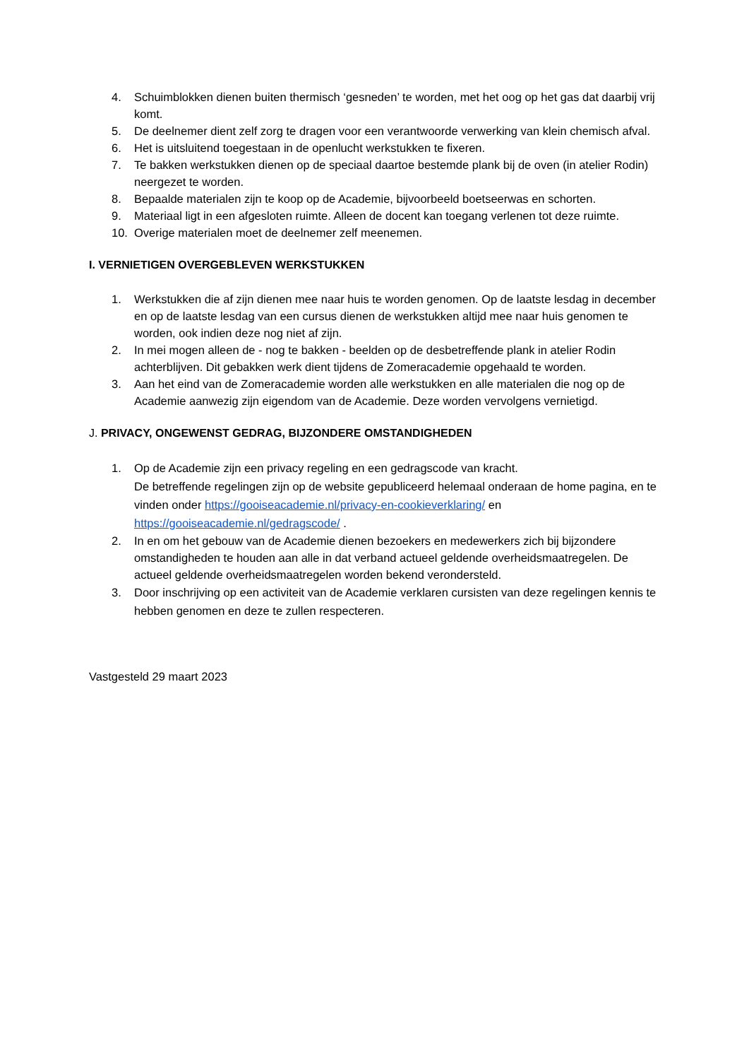4. Schuimblokken dienen buiten thermisch ‘gesneden’ te worden, met het oog op het gas dat daarbij vrij komt.
5. De deelnemer dient zelf zorg te dragen voor een verantwoorde verwerking van klein chemisch afval.
6. Het is uitsluitend toegestaan in de openlucht werkstukken te fixeren.
7. Te bakken werkstukken dienen op de speciaal daartoe bestemde plank bij de oven (in atelier Rodin) neergezet te worden.
8. Bepaalde materialen zijn te koop op de Academie, bijvoorbeeld boetseerwas en schorten.
9. Materiaal ligt in een afgesloten ruimte. Alleen de docent kan toegang verlenen tot deze ruimte.
10. Overige materialen moet de deelnemer zelf meenemen.
I. VERNIETIGEN OVERGEBLEVEN WERKSTUKKEN
1. Werkstukken die af zijn dienen mee naar huis te worden genomen. Op de laatste lesdag in december en op de laatste lesdag van een cursus dienen de werkstukken altijd mee naar huis genomen te worden, ook indien deze nog niet af zijn.
2. In mei mogen alleen de - nog te bakken - beelden op de desbetreffende plank in atelier Rodin achterblijven. Dit gebakken werk dient tijdens de Zomeracademie opgehaald te worden.
3. Aan het eind van de Zomeracademie worden alle werkstukken en alle materialen die nog op de Academie aanwezig zijn eigendom van de Academie. Deze worden vervolgens vernietigd.
J. PRIVACY, ONGEWENST GEDRAG, BIJZONDERE OMSTANDIGHEDEN
1. Op de Academie zijn een privacy regeling en een gedragscode van kracht.
De betreffende regelingen zijn op de website gepubliceerd helemaal onderaan de home pagina, en te vinden onder https://gooiseacademie.nl/privacy-en-cookieverklaring/ en https://gooiseacademie.nl/gedragscode/ .
2. In en om het gebouw van de Academie dienen bezoekers en medewerkers zich bij bijzondere omstandigheden te houden aan alle in dat verband actueel geldende overheidsmaatregelen. De actueel geldende overheidsmaatregelen worden bekend verondersteld.
3. Door inschrijving op een activiteit van de Academie verklaren cursisten van deze regelingen kennis te hebben genomen en deze te zullen respecteren.
Vastgesteld 29 maart 2023